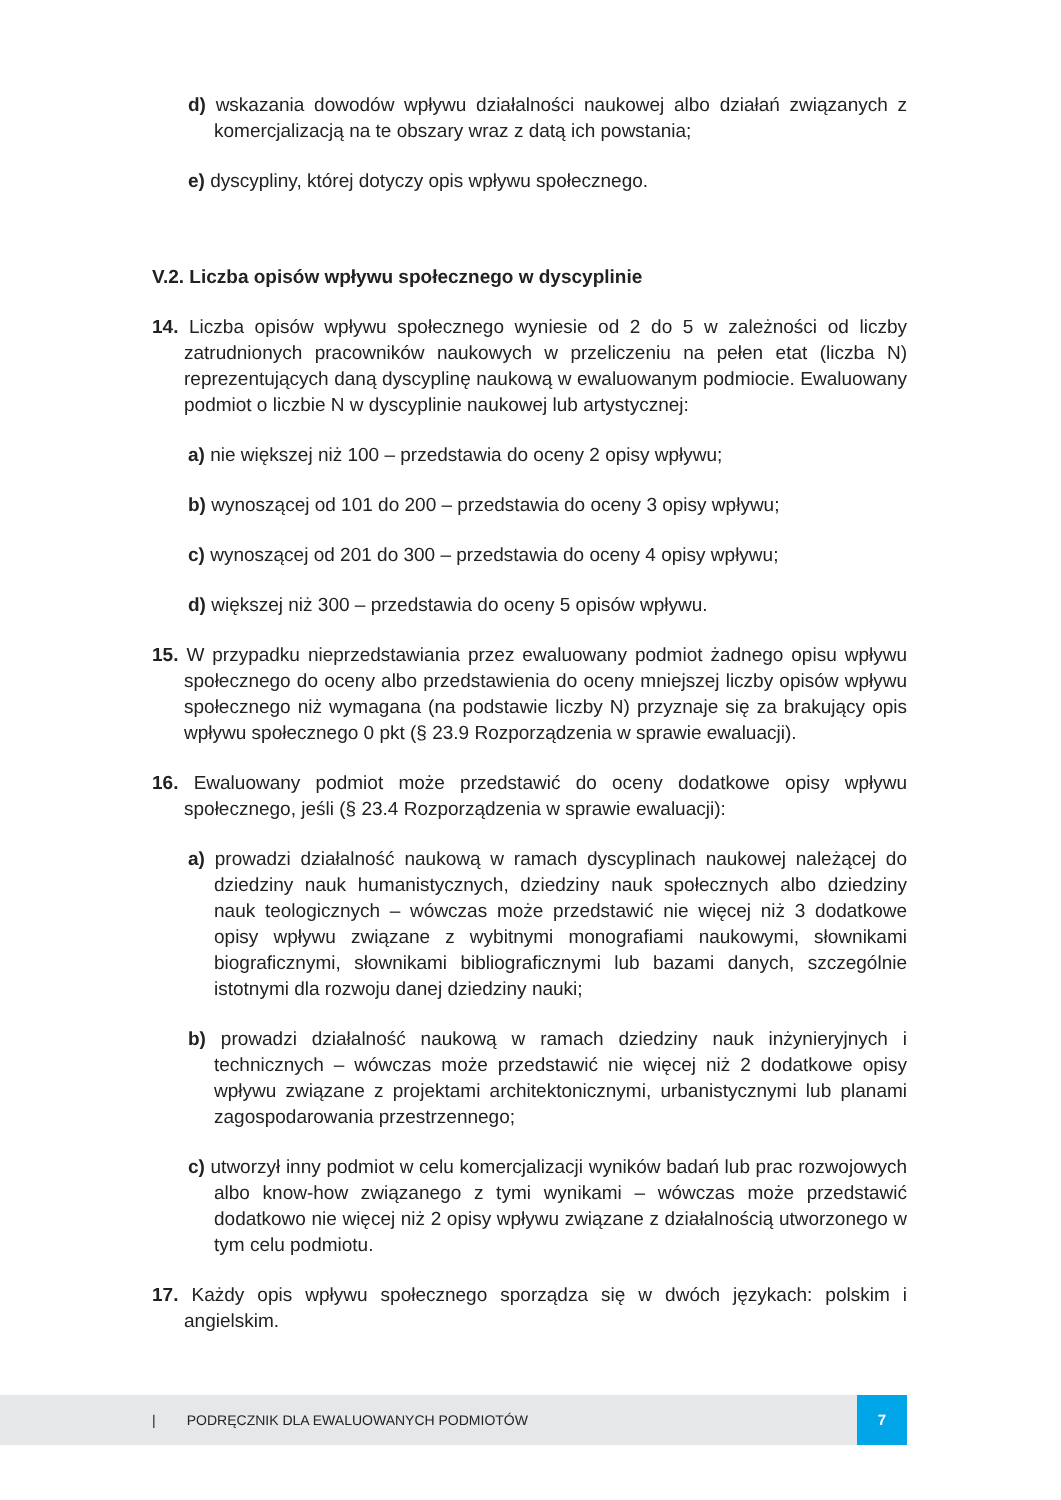d) wskazania dowodów wpływu działalności naukowej albo działań związanych z komercjalizacją na te obszary wraz z datą ich powstania;
e) dyscypliny, której dotyczy opis wpływu społecznego.
V.2. Liczba opisów wpływu społecznego w dyscyplinie
14. Liczba opisów wpływu społecznego wyniesie od 2 do 5 w zależności od liczby zatrudnionych pracowników naukowych w przeliczeniu na pełen etat (liczba N) reprezentujących daną dyscyplinę naukową w ewaluowanym podmiocie. Ewaluowany podmiot o liczbie N w dyscyplinie naukowej lub artystycznej:
a) nie większej niż 100 – przedstawia do oceny 2 opisy wpływu;
b) wynoszącej od 101 do 200 – przedstawia do oceny 3 opisy wpływu;
c) wynoszącej od 201 do 300 – przedstawia do oceny 4 opisy wpływu;
d) większej niż 300 – przedstawia do oceny 5 opisów wpływu.
15. W przypadku nieprzedstawiania przez ewaluowany podmiot żadnego opisu wpływu społecznego do oceny albo przedstawienia do oceny mniejszej liczby opisów wpływu społecznego niż wymagana (na podstawie liczby N) przyznaje się za brakujący opis wpływu społecznego 0 pkt (§ 23.9 Rozporządzenia w sprawie ewaluacji).
16. Ewaluowany podmiot może przedstawić do oceny dodatkowe opisy wpływu społecznego, jeśli (§ 23.4 Rozporządzenia w sprawie ewaluacji):
a) prowadzi działalność naukową w ramach dyscyplinach naukowej należącej do dziedziny nauk humanistycznych, dziedziny nauk społecznych albo dziedziny nauk teologicznych – wówczas może przedstawić nie więcej niż 3 dodatkowe opisy wpływu związane z wybitnymi monografiami naukowymi, słownikami biograficznymi, słownikami bibliograficznymi lub bazami danych, szczególnie istotnymi dla rozwoju danej dziedziny nauki;
b) prowadzi działalność naukową w ramach dziedziny nauk inżynieryjnych i technicznych – wówczas może przedstawić nie więcej niż 2 dodatkowe opisy wpływu związane z projektami architektonicznymi, urbanistycznymi lub planami zagospodarowania przestrzennego;
c) utworzył inny podmiot w celu komercjalizacji wyników badań lub prac rozwojowych albo know-how związanego z tymi wynikami – wówczas może przedstawić dodatkowo nie więcej niż 2 opisy wpływu związane z działalnością utworzonego w tym celu podmiotu.
17. Każdy opis wpływu społecznego sporządza się w dwóch językach: polskim i angielskim.
| PODRĘCZNIK DLA EWALUOWANYCH PODMIOTÓW 7